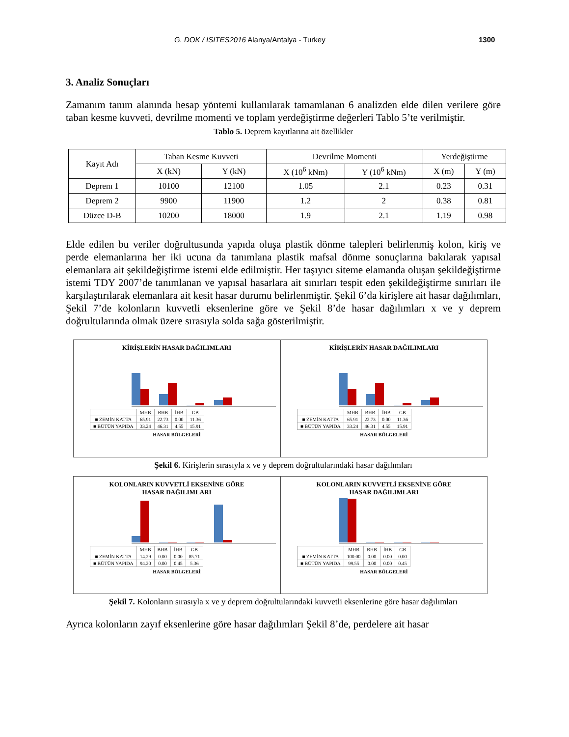G. DOK / ISITES2016 Alanya/Antalya - Turkey 1300
3. Analiz Sonuçları
Zamanım tanım alanında hesap yöntemi kullanılarak tamamlanan 6 analizden elde dilen verilere göre taban kesme kuvveti, devrilme momenti ve toplam yerdeğiştirme değerleri Tablo 5’te verilmiştir.
Tablo 5. Deprem kayıtlarına ait özellikler
| Kayıt Adı | Taban Kesme Kuvveti | | Devrilme Momenti | | Yerdeğiştirme | |
| --- | --- | --- | --- | --- | --- | --- |
| | X (kN) | Y (kN) | X (10<sup>6</sup> kNm) | Y (10<sup>6</sup> kNm) | X (m) | Y (m) |
| Deprem 1 | 10100 | 12100 | 1.05 | 2.1 | 0.23 | 0.31 |
| Deprem 2 | 9900 | 11900 | 1.2 | 2 | 0.38 | 0.81 |
| Düzce D-B | 10200 | 18000 | 1.9 | 2.1 | 1.19 | 0.98 |
Elde edilen bu veriler doğrultusunda yapıda oluşa plastik dönme talepleri belirlenmiş kolon, kiriş ve perde elemanlarına her iki ucuna da tanımlana plastik mafsal dönme sonuçlarına bakılarak yapısal elemanlara ait şekildeğiştirme istemi elde edilmiştir. Her taşıyıcı siteme elamanda oluşan şekildeğiştirme istemi TDY 2007’de tanımlanan ve yapısal hasarlara ait sınırları tespit eden şekildeğiştirme sınırları ile karşılaştırılarak elemanlara ait kesit hasar durumu belirlenmiştir. Şekil 6’da kirişlere ait hasar dağılımları, Şekil 7’de kolonların kuvvetli eksenlerine göre ve Şekil 8’de hasar dağılımları x ve y deprem doğrultularında olmak üzere sırasıyla solda sağa gösterilmiştir.
KİRİŞLERİN HASAR DAĞILIMLARI
| | MHB | BHB | İHB | GB |
| ■ ZEMİN KATTA | 65.91 | 22.73 | 0.00 | 11.36 |
| ■ BÜTÜN YAPIDA | 33.24 | 46.31 | 4.55 | 15.91 |
HASAR BÖLGELERİ
KİRİŞLERİN HASAR DAĞILIMLARI
| | MHB | BHB | İHB | GB |
| ■ ZEMİN KATTA | 65.91 | 22.73 | 0.00 | 11.36 |
| ■ BÜTÜN YAPIDA | 33.24 | 46.31 | 4.55 | 15.91 |
HASAR BÖLGELERİ
Şekil 6. Kirişlerin sırasıyla x ve y deprem doğrultularındaki hasar dağılımları
KOLONLARIN KUVVETLİ EKSENİNE GÖRE
HASAR DAĞILIMLARI
| | MHB | BHB | İHB | GB |
| ■ ZEMİN KATTA | 14.29 | 0.00 | 0.00 | 85.71 |
| ■ BÜTÜN YAPIDA | 94.20 | 0.00 | 0.45 | 5.36 |
HASAR BÖLGELERİ
KOLONLARIN KUVVETLİ EKSENİNE GÖRE
HASAR DAĞILIMLARI
| | MHB | BHB | İHB | GB |
| ■ ZEMİN KATTA | 100.00 | 0.00 | 0.00 | 0.00 |
| ■ BÜTÜN YAPIDA | 99.55 | 0.00 | 0.00 | 0.45 |
HASAR BÖLGELERİ
Şekil 7. Kolonların sırasıyla x ve y deprem doğrultularındaki kuvvetli eksenlerine göre hasar dağılımları
Ayrıca kolonların zayıf eksenlerine göre hasar dağılımları Şekil 8’de, perdelere ait hasar